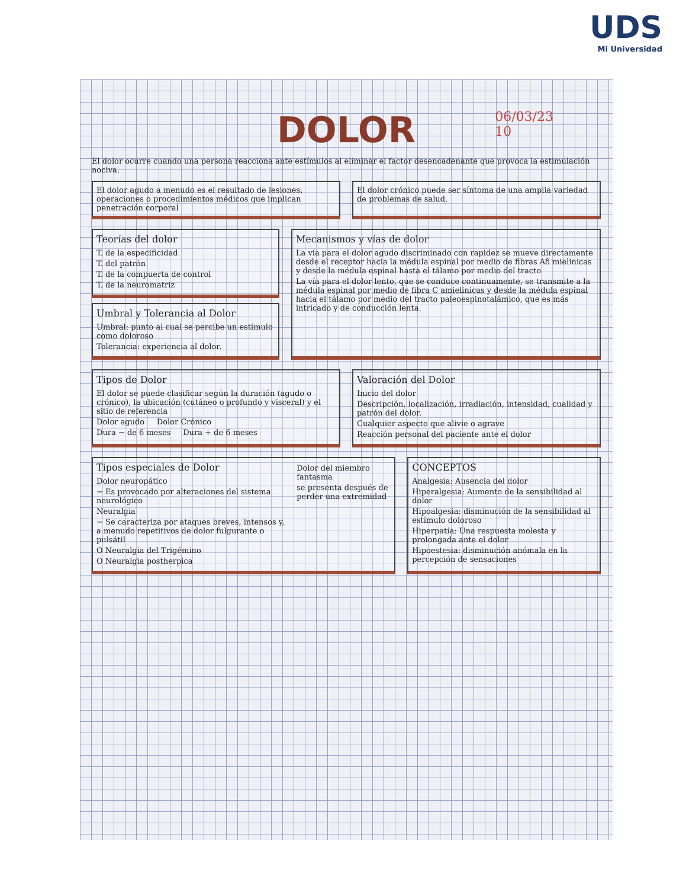UDS
Mi Universidad
06/03/23
10
DOLOR
El dolor ocurre cuando una persona reacciona ante estímulos al eliminar el factor desencadenante que provoca la estimulación nociva.
El dolor agudo a menudo es el resultado de lesiones, operaciones o procedimientos médicos que implican penetración corporal
El dolor crónico puede ser síntoma de una amplia variedad de problemas de salud.
Teorías del dolor
T. de la especificidad
T. del patrón
T. de la compuerta de control
T. de la neuromatriz
Umbral y Tolerancia al Dolor
Umbral: punto al cual se percibe un estímulo como doloroso
Tolerancia: experiencia al dolor.
Mecanismos y vías de dolor
La vía para el dolor agudo discriminado con rapidez se mueve directamente desde el receptor hacia la médula espinal por medio de fibras Aδ mielinicas y desde la médula espinal hasta el tálamo por medio del tracto
La vía para el dolor lento, que se conduce continuamente, se transmite a la médula espinal por medio de fibra C amielinicas y desde la médula espinal hacia el tálamo por medio del tracto paleoespinotalámico, que es más intricado y de conducción lenta.
Tipos de Dolor
El dolor se puede clasificar según la duración (agudo o crónico), la ubicación (cutáneo o profundo y visceral) y el sitio de referencia
Dolor agudo Dolor Crónico
Dura − de 6 meses Dura + de 6 meses
Valoración del Dolor
Inicio del dolor
Descripción, localización, irradiación, intensidad, cualidad y patrón del dolor.
Cualquier aspecto que alivie o agrave
Reacción personal del paciente ante el dolor
Tipos especiales de Dolor
Dolor neuropático
− Es provocado por alteraciones del sistema neurológico
Neuralgia
− Se caracteriza por ataques breves, intensos y, a menudo repetitivos de dolor fulgurante o pulsátil
O Neuralgia del Trigémino
O Neuralgia postherpica
Dolor del miembro fantasma
se presenta después de perder una extremidad
CONCEPTOS
Analgesia: Ausencia del dolor
Hiperalgesia: Aumento de la sensibilidad al dolor
Hipoalgesia: disminución de la sensibilidad al estímulo doloroso
Hiperpatía: Una respuesta molesta y prolongada ante el dolor
Hipoestesia: disminución anómala en la percepción de sensaciones